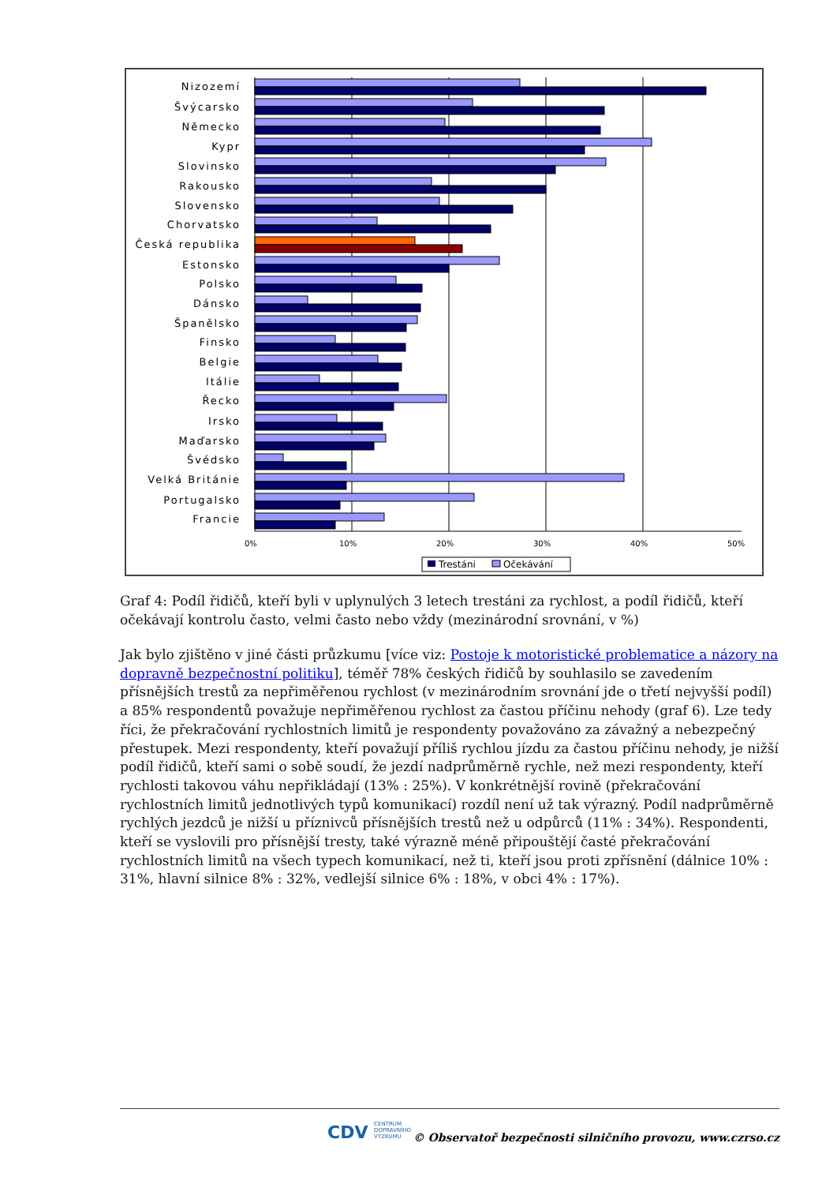0%
10%
20%
30%
40%
50%
Nizozemí
Švýcarsko
Německo
Kypr
Slovinsko
Rakousko
Slovensko
Chorvatsko
Česká republika
Estonsko
Polsko
Dánsko
Španělsko
Finsko
Belgie
Itálie
Řecko
Irsko
Maďarsko
Švédsko
Velká Británie
Portugalsko
Francie
Trestáni
Očekávání
Graf 4: Podíl řidičů, kteří byli v uplynulých 3 letech trestáni za rychlost, a podíl řidičů, kteří očekávají kontrolu často, velmi často nebo vždy (mezinárodní srovnání, v %)
Jak bylo zjištěno v jiné části průzkumu [více viz: Postoje k motoristické problematice a názory na dopravně bezpečnostní politiku], téměř 78% českých řidičů by souhlasilo se zavedením přísnějších trestů za nepřiměřenou rychlost (v mezinárodním srovnání jde o třetí nejvyšší podíl) a 85% respondentů považuje nepřiměřenou rychlost za častou příčinu nehody (graf 6). Lze tedy říci, že překračování rychlostních limitů je respondenty považováno za závažný a nebezpečný přestupek. Mezi respondenty, kteří považují příliš rychlou jízdu za častou příčinu nehody, je nižší podíl řidičů, kteří sami o sobě soudí, že jezdí nadprůměrně rychle, než mezi respondenty, kteří rychlosti takovou váhu nepřikládají (13% : 25%). V konkrétnější rovině (překračování rychlostních limitů jednotlivých typů komunikací) rozdíl není už tak výrazný. Podíl nadprůměrně rychlých jezdců je nižší u příznivců přísnějších trestů než u odpůrců (11% : 34%). Respondenti, kteří se vyslovili pro přísnější tresty, také výrazně méně připouštějí časté překračování rychlostních limitů na všech typech komunikací, než ti, kteří jsou proti zpřísnění (dálnice 10% : 31%, hlavní silnice 8% : 32%, vedlejší silnice 6% : 18%, v obci 4% : 17%).
CDV CENTRUM
DOPRAVNÍHO
VÝZKUMU
© Observatoř bezpečnosti silničního provozu, www.czrso.cz